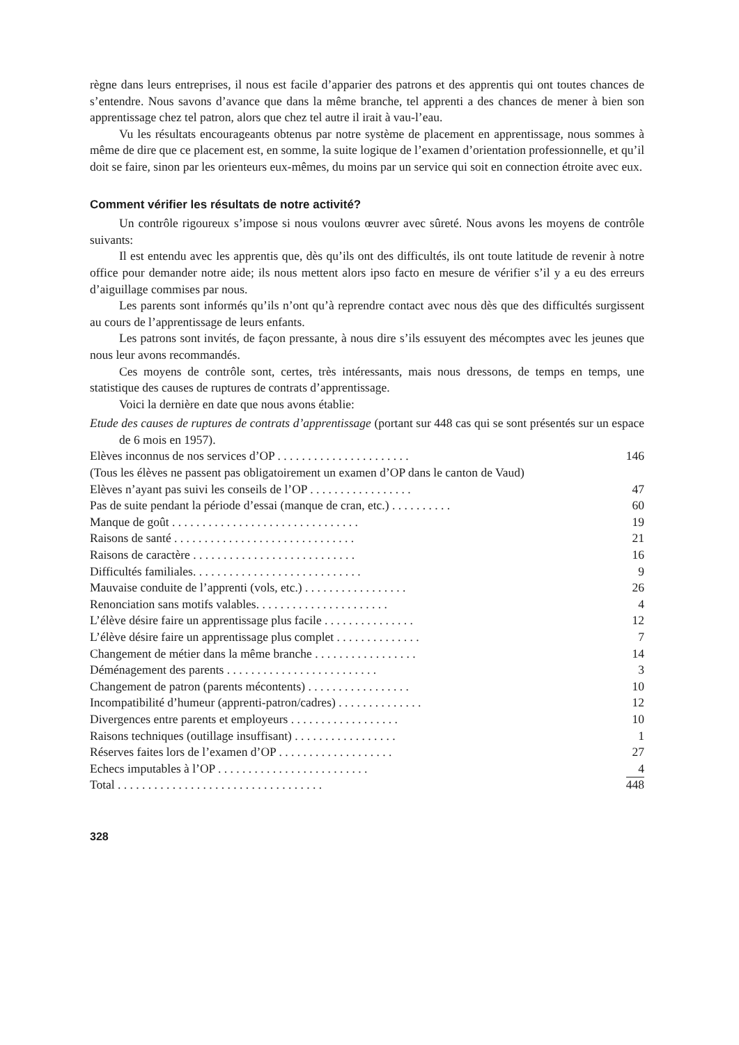règne dans leurs entreprises, il nous est facile d’apparier des patrons et des apprentis qui ont toutes chances de s’entendre. Nous savons d’avance que dans la même branche, tel apprenti a des chances de mener à bien son apprentissage chez tel patron, alors que chez tel autre il irait à vau-l’eau.
Vu les résultats encourageants obtenus par notre système de placement en apprentissage, nous sommes à même de dire que ce placement est, en somme, la suite logique de l’examen d’orientation professionnelle, et qu’il doit se faire, sinon par les orienteurs eux-mêmes, du moins par un service qui soit en connection étroite avec eux.
Comment vérifier les résultats de notre activité?
Un contrôle rigoureux s’impose si nous voulons œuvrer avec sûreté. Nous avons les moyens de contrôle suivants:
Il est entendu avec les apprentis que, dès qu’ils ont des difficultés, ils ont toute latitude de revenir à notre office pour demander notre aide; ils nous mettent alors ipso facto en mesure de vérifier s’il y a eu des erreurs d’aiguillage commises par nous.
Les parents sont informés qu’ils n’ont qu’à reprendre contact avec nous dès que des difficultés surgissent au cours de l’apprentissage de leurs enfants.
Les patrons sont invités, de façon pressante, à nous dire s’ils essuyent des mécomptes avec les jeunes que nous leur avons recommandés.
Ces moyens de contrôle sont, certes, très intéressants, mais nous dressons, de temps en temps, une statistique des causes de ruptures de contrats d’apprentissage.
Voici la dernière en date que nous avons établie:
Etude des causes de ruptures de contrats d’apprentissage (portant sur 448 cas qui se sont présentés sur un espace de 6 mois en 1957).
| Elèves inconnus de nos services d’OP . . . . . . . . . . . . . . . . . . . . . . | 146 |
| (Tous les élèves ne passent pas obligatoirement un examen d’OP dans le canton de Vaud) | |
| Elèves n’ayant pas suivi les conseils de l’OP . . . . . . . . . . . . . . . . . | 47 |
| Pas de suite pendant la période d’essai (manque de cran, etc.) . . . . . . . . . . | 60 |
| Manque de goût . . . . . . . . . . . . . . . . . . . . . . . . . . . . . . . | 19 |
| Raisons de santé . . . . . . . . . . . . . . . . . . . . . . . . . . . . . . | 21 |
| Raisons de caractère . . . . . . . . . . . . . . . . . . . . . . . . . . . | 16 |
| Difficultés familiales. . . . . . . . . . . . . . . . . . . . . . . . . . . . | 9 |
| Mauvaise conduite de l’apprenti (vols, etc.) . . . . . . . . . . . . . . . . . | 26 |
| Renonciation sans motifs valables. . . . . . . . . . . . . . . . . . . . . . | 4 |
| L’élève désire faire un apprentissage plus facile . . . . . . . . . . . . . . . | 12 |
| L’élève désire faire un apprentissage plus complet . . . . . . . . . . . . . . | 7 |
| Changement de métier dans la même branche . . . . . . . . . . . . . . . . . | 14 |
| Déménagement des parents . . . . . . . . . . . . . . . . . . . . . . . . . | 3 |
| Changement de patron (parents mécontents) . . . . . . . . . . . . . . . . . | 10 |
| Incompatibilité d’humeur (apprenti-patron/cadres) . . . . . . . . . . . . . . | 12 |
| Divergences entre parents et employeurs . . . . . . . . . . . . . . . . . . | 10 |
| Raisons techniques (outillage insuffisant) . . . . . . . . . . . . . . . . . | 1 |
| Réserves faites lors de l’examen d’OP . . . . . . . . . . . . . . . . . . . | 27 |
| Echecs imputables à l’OP . . . . . . . . . . . . . . . . . . . . . . . . . | 4 |
| Total . . . . . . . . . . . . . . . . . . . . . . . . . . . . . . . . . . | 448 |
328